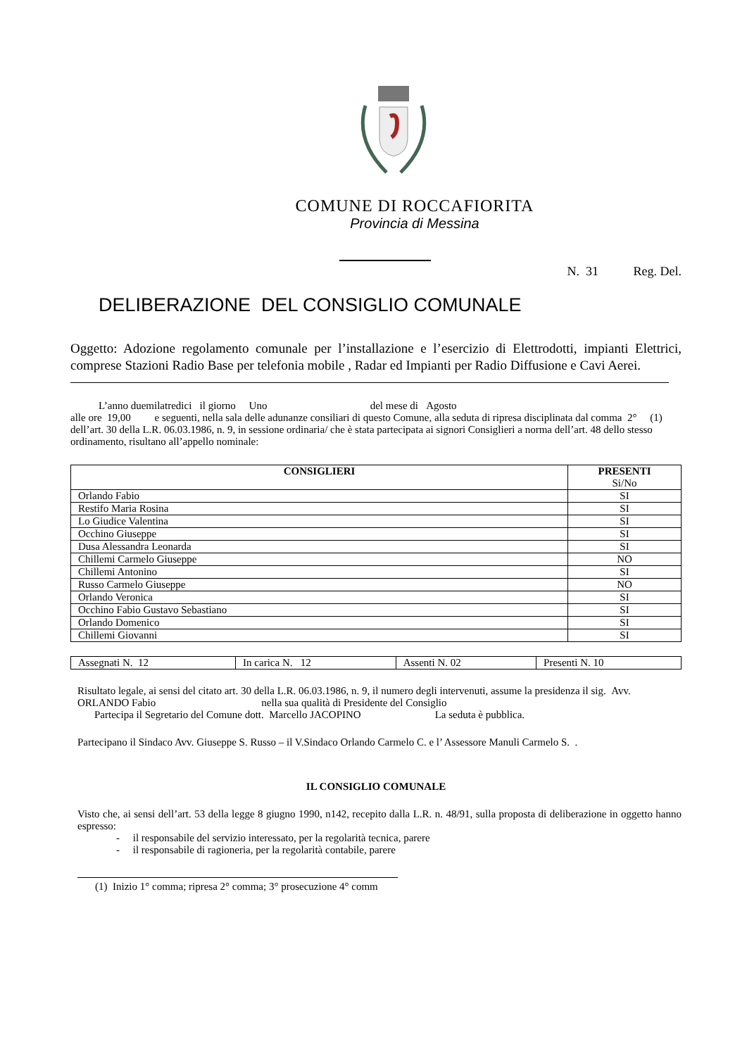COMUNE DI ROCCAFIORITA
Provincia di Messina
N. 31 Reg. Del.
DELIBERAZIONE DEL CONSIGLIO COMUNALE
Oggetto: Adozione regolamento comunale per l’installazione e l’esercizio di Elettrodotti, impianti Elettrici, comprese Stazioni Radio Base per telefonia mobile , Radar ed Impianti per Radio Diffusione e Cavi Aerei.
L’anno duemilatredici il giorno Uno del mese di Agosto
alle ore 19,00 e seguenti, nella sala delle adunanze consiliari di questo Comune, alla seduta di ripresa disciplinata dal comma 2° (1) dell’art. 30 della L.R. 06.03.1986, n. 9, in sessione ordinaria/ che è stata partecipata ai signori Consiglieri a norma dell’art. 48 dello stesso ordinamento, risultano all’appello nominale:
| CONSIGLIERI | PRESENTI Si/No |
| --- | --- |
| Orlando Fabio | SI |
| Restifo Maria Rosina | SI |
| Lo Giudice Valentina | SI |
| Occhino Giuseppe | SI |
| Dusa Alessandra Leonarda | SI |
| Chillemi Carmelo Giuseppe | NO |
| Chillemi Antonino | SI |
| Russo Carmelo Giuseppe | NO |
| Orlando Veronica | SI |
| Occhino Fabio Gustavo Sebastiano | SI |
| Orlando Domenico | SI |
| Chillemi Giovanni | SI |
| Assegnati N. 12 | In carica N. 12 | Assenti N. 02 | Presenti N. 10 |
Risultato legale, ai sensi del citato art. 30 della L.R. 06.03.1986, n. 9, il numero degli intervenuti, assume la presidenza il sig. Avv. ORLANDO Fabio nella sua qualità di Presidente del Consiglio
Partecipa il Segretario del Comune dott. Marcello JACOPINO La seduta è pubblica.
Partecipano il Sindaco Avv. Giuseppe S. Russo – il V.Sindaco Orlando Carmelo C. e l’ Assessore Manuli Carmelo S. .
IL CONSIGLIO COMUNALE
Visto che, ai sensi dell’art. 53 della legge 8 giugno 1990, n142, recepito dalla L.R. n. 48/91, sulla proposta di deliberazione in oggetto hanno espresso:
- il responsabile del servizio interessato, per la regolarità tecnica, parere
- il responsabile di ragioneria, per la regolarità contabile, parere
(1) Inizio 1° comma; ripresa 2° comma; 3° prosecuzione 4° comm